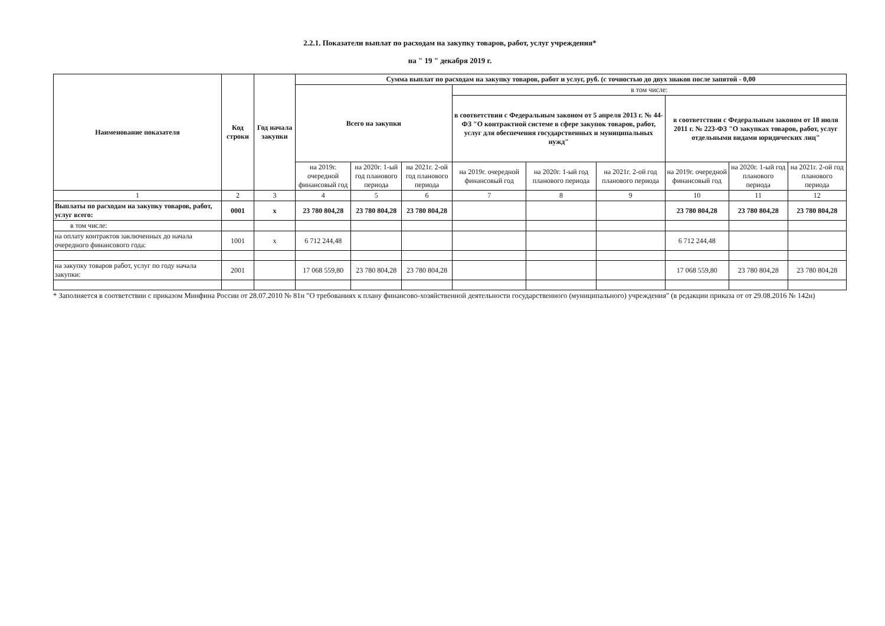2.2.1. Показатели выплат по расходам на закупку товаров, работ, услуг учреждения*
на " 19 " декабря 2019 г.
| Наименование показателя | Код строки | Год начала закупки | Сумма выплат по расходам на закупку товаров, работ и услуг, руб. (с точностью до двух знаков после запятой - 0,00 | | | | | | | | |
| --- | --- | --- | --- | --- | --- | --- | --- | --- | --- | --- | --- |
| | | | Всего на закупки | | | в том числе: | | | | | |
| | | | | | | в соответствии с Федеральным законом от 5 апреля 2013 г. № 44-ФЗ "О контрактной системе в сфере закупок товаров, работ, услуг для обеспечения государственных и муниципальных нужд" | | | в соответствии с Федеральным законом от 18 июля 2011 г. № 223-ФЗ "О закупках товаров, работ, услуг отдельными видами юридических лиц" | | |
| | | | на 2019г. очередной финансовый год | на 2020г. 1-ый год планового периода | на 2021г. 2-ой год планового периода | на 2019г. очередной финансовый год | на 2020г. 1-ый год планового периода | на 2021г. 2-ой год планового периода | на 2019г. очередной финансовый год | на 2020г. 1-ый год планового периода | на 2021г. 2-ой год планового периода |
| 1 | 2 | 3 | 4 | 5 | 6 | 7 | 8 | 9 | 10 | 11 | 12 |
| Выплаты по расходам на закупку товаров, работ, услуг всего: | 0001 | х | 23 780 804,28 | 23 780 804,28 | 23 780 804,28 | | | | 23 780 804,28 | 23 780 804,28 | 23 780 804,28 |
| в том числе: | | | | | | | | | | | |
| на оплату контрактов заключенных до начала очередного финансового года: | 1001 | х | 6 712 244,48 | | | | | | 6 712 244,48 | | |
| на закупку товаров работ, услуг по году начала закупки: | 2001 | | 17 068 559,80 | 23 780 804,28 | 23 780 804,28 | | | | 17 068 559,80 | 23 780 804,28 | 23 780 804,28 |
* Заполняется в соответствии с приказом Минфина России от 28.07.2010 № 81н "О требованиях к плану финансово-хозяйственной деятельности государственного (муниципального) учреждения" (в редакции приказа от от 29.08.2016 № 142н)